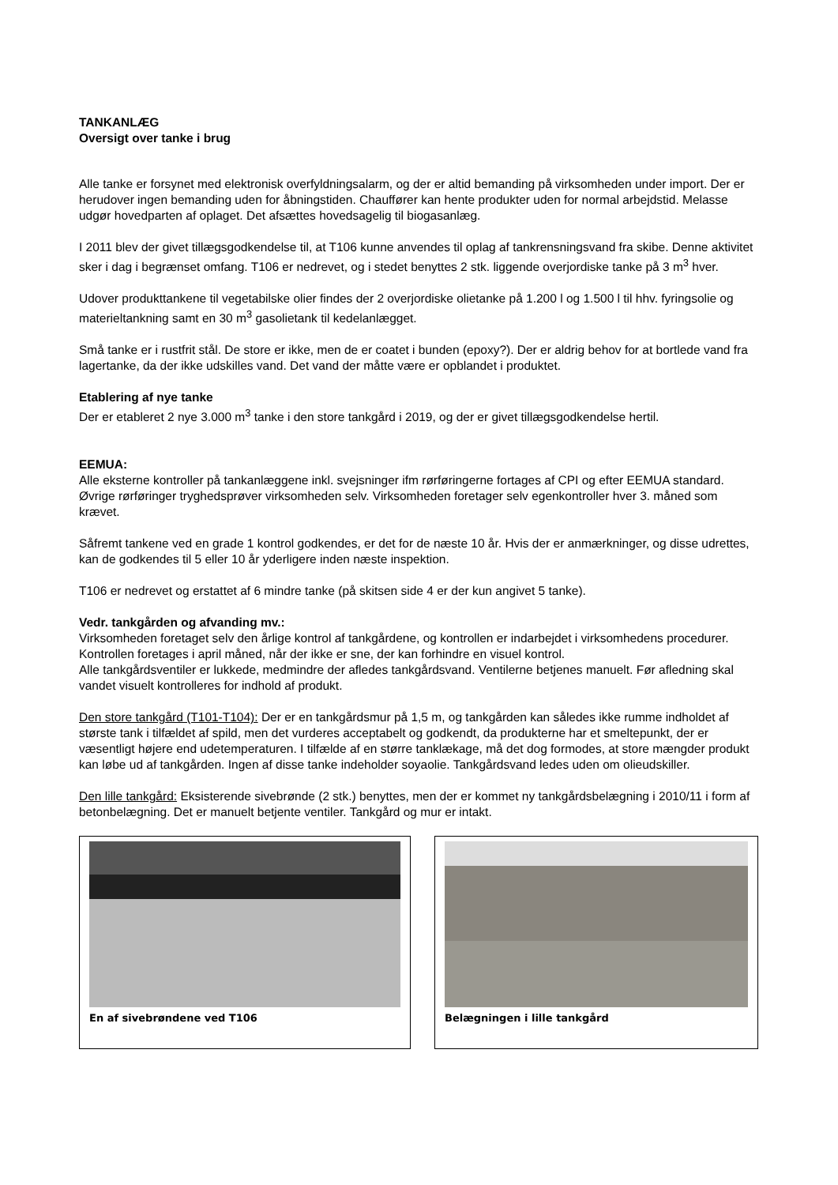TANKANLÆG
Oversigt over tanke i brug
Alle tanke er forsynet med elektronisk overfyldningsalarm, og der er altid bemanding på virksomheden under import. Der er herudover ingen bemanding uden for åbningstiden. Chauffører kan hente produkter uden for normal arbejdstid. Melasse udgør hovedparten af oplaget. Det afsættes hovedsagelig til biogasanlæg.
I 2011 blev der givet tillægsgodkendelse til, at T106 kunne anvendes til oplag af tankrensningsvand fra skibe. Denne aktivitet sker i dag i begrænset omfang. T106 er nedrevet, og i stedet benyttes 2 stk. liggende overjordiske tanke på 3 m<sup>3</sup> hver.
Udover produkttankene til vegetabilske olier findes der 2 overjordiske olietanke på 1.200 l og 1.500 l til hhv. fyringsolie og materieltankning samt en 30 m<sup>3</sup> gasolietank til kedelanlægget.
Små tanke er i rustfrit stål. De store er ikke, men de er coatet i bunden (epoxy?). Der er aldrig behov for at bortlede vand fra lagertanke, da der ikke udskilles vand. Det vand der måtte være er opblandet i produktet.
Etablering af nye tanke
Der er etableret 2 nye 3.000 m<sup>3</sup> tanke i den store tankgård i 2019, og der er givet tillægsgodkendelse hertil.
EEMUA:
Alle eksterne kontroller på tankanlæggene inkl. svejsninger ifm rørføringerne fortages af CPI og efter EEMUA standard. Øvrige rørføringer tryghedsprøver virksomheden selv. Virksomheden foretager selv egenkontroller hver 3. måned som krævet.
Såfremt tankene ved en grade 1 kontrol godkendes, er det for de næste 10 år. Hvis der er anmærkninger, og disse udrettes, kan de godkendes til 5 eller 10 år yderligere inden næste inspektion.
T106 er nedrevet og erstattet af 6 mindre tanke (på skitsen side 4 er der kun angivet 5 tanke).
Vedr. tankgården og afvanding mv.:
Virksomheden foretaget selv den årlige kontrol af tankgårdene, og kontrollen er indarbejdet i virksomhedens procedurer. Kontrollen foretages i april måned, når der ikke er sne, der kan forhindre en visuel kontrol.
Alle tankgårdsventiler er lukkede, medmindre der afledes tankgårdsvand. Ventilerne betjenes manuelt. Før afledning skal vandet visuelt kontrolleres for indhold af produkt.
Den store tankgård (T101-T104): Der er en tankgårdsmur på 1,5 m, og tankgården kan således ikke rumme indholdet af største tank i tilfældet af spild, men det vurderes acceptabelt og godkendt, da produkterne har et smeltepunkt, der er væsentligt højere end udetemperaturen. I tilfælde af en større tanklækage, må det dog formodes, at store mængder produkt kan løbe ud af tankgården. Ingen af disse tanke indeholder soyaolie. Tankgårdsvand ledes uden om olieudskiller.
Den lille tankgård: Eksisterende sivebrønde (2 stk.) benyttes, men der er kommet ny tankgårdsbelægning i 2010/11 i form af betonbelægning. Det er manuelt betjente ventiler. Tankgård og mur er intakt.
En af sivebrøndene ved T106 Belægningen i lille tankgård